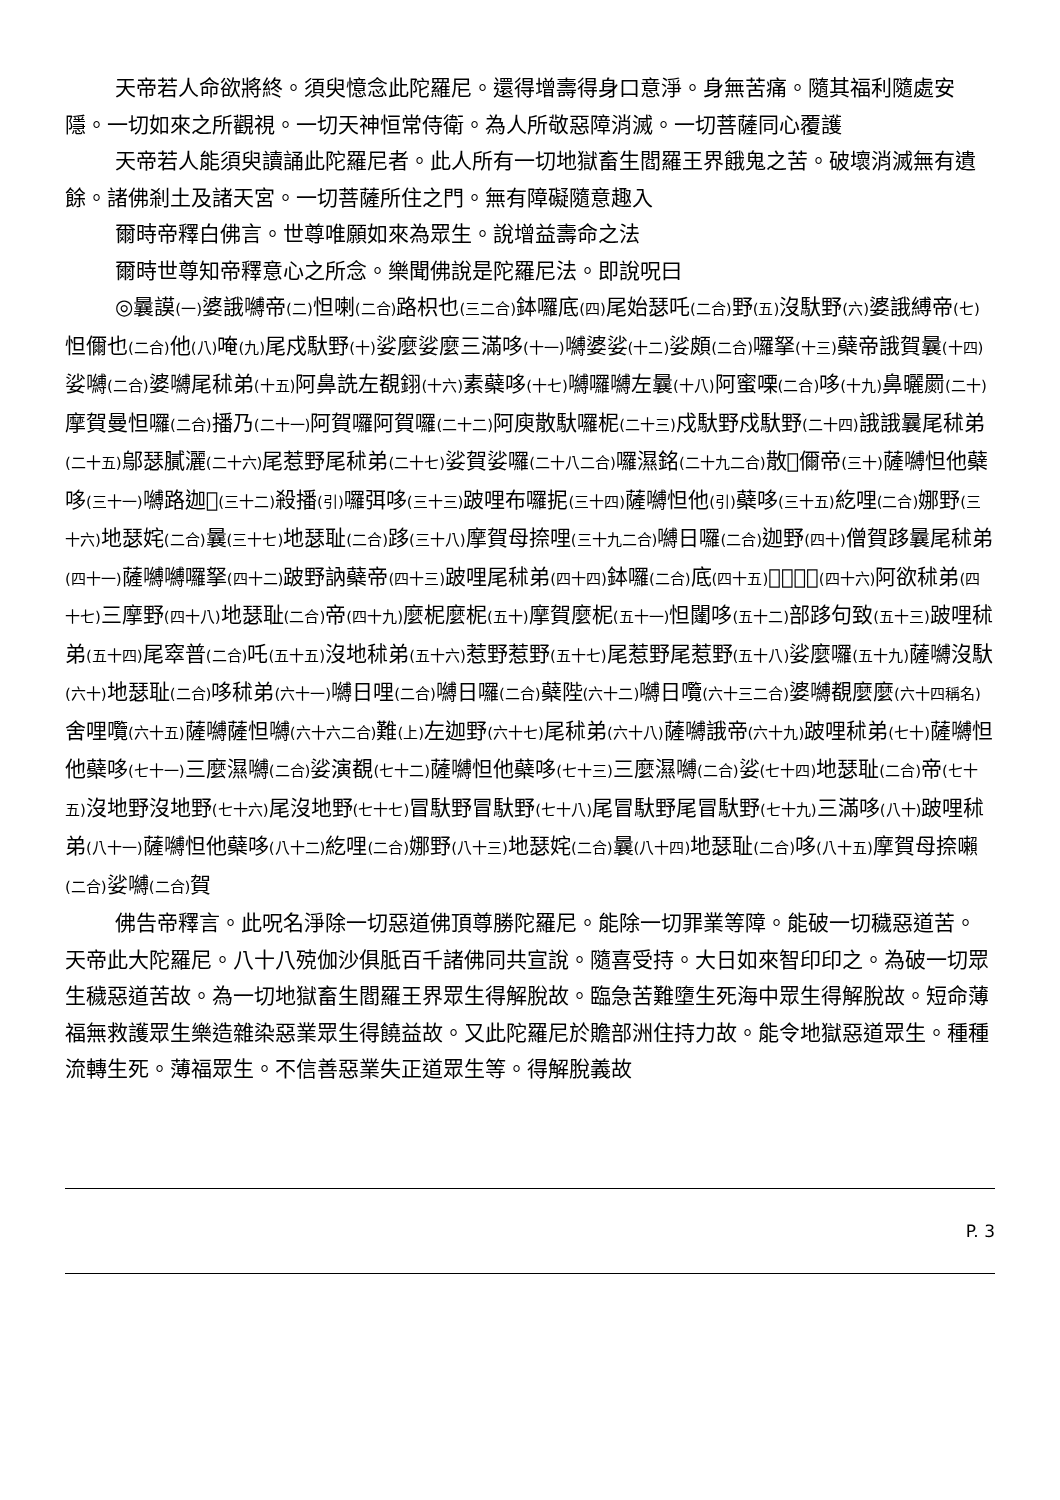天帝若人命欲將終。須臾憶念此陀羅尼。還得增壽得身口意淨。身無苦痛。隨其福利隨處安隱。一切如來之所觀視。一切天神恒常侍衛。為人所敬惡障消滅。一切菩薩同心覆護
天帝若人能須臾讀誦此陀羅尼者。此人所有一切地獄畜生閻羅王界餓鬼之苦。破壞消滅無有遺餘。諸佛剎土及諸天宮。一切菩薩所住之門。無有障礙隨意趣入
爾時帝釋白佛言。世尊唯願如來為眾生。說增益壽命之法
爾時世尊知帝釋意心之所念。樂聞佛說是陀羅尼法。即說呪曰
◎曩謨(一) 婆誐嚩帝(二) 怛喇(二合) 路枳也(三二合) 鉢囉底(四) 尾始瑟吒(二合) 野(五) 沒馱野(六) 婆誐縛帝(七) 怛儞也(二合) 他(八) 唵(九) 尾戍馱野(十) 娑麼娑麼三滿哆(十一) 嚩婆娑(十二) 娑頗(二合) 囉拏(十三) 蘗帝誐賀曩(十四) 娑嚩(二合) 婆嚩尾秫弟(十五) 阿鼻詵左覩𨦫(十六) 素蘗哆(十七) 嚩囉嚩左曩(十八) 阿蜜㗚(二合) 哆(十九) 鼻曬罽(二十) 摩賀曼怛囉(二合) 播乃(二十一) 阿賀囉阿賀囉(二十二) 阿庾散馱囉柅(二十三) 戍馱野戍馱野(二十四) 誐誐曩尾秫弟(二十五) 鄔瑟膩灑(二十六) 尾惹野尾秫弟(二十七) 娑賀娑囉(二十八二合) 囉濕銘(二十九二合) 散𠸪儞帝(三十) 薩嚩怛他蘗哆(三十一) 嚩路迦𩕳(三十二) 殺播(引) 囉弭哆(三十三) 跛哩布囉抳(三十四) 薩嚩怛他(引) 蘗哆(三十五) 紇哩(二合) 娜野(三十六) 地瑟姹(二合) 曩(三十七) 地瑟耻(二合) 跢(三十八) 摩賀母捺哩(三十九二合) 嚩日囉(二合) 迦野(四十) 僧賀跢曩尾秫弟(四十一) 薩嚩嚩囉拏(四十二) 跛野訥蘗帝(四十三) 跛哩尾秫弟(四十四) 鉢囉(二合) 底(四十五) 𩕳韈跢野(四十六) 阿欲秫弟(四十七) 三摩野(四十八) 地瑟耻(二合) 帝(四十九) 麼柅麼柅(五十) 摩賀麼柅(五十一) 怛闥哆(五十二) 部跢句致(五十三) 跛哩秫弟(五十四) 尾窣普(二合) 吒(五十五) 沒地秫弟(五十六) 惹野惹野(五十七) 尾惹野尾惹野(五十八) 娑麼囉(五十九) 薩嚩沒馱(六十) 地瑟耻(二合) 哆秫弟(六十一) 嚩日哩(二合) 嚩日囉(二合) 蘗陛(六十二) 嚩日囕(六十三二合) 婆嚩覩麼麼(六十四稱名) 舍哩囕(六十五) 薩嚩薩怛嚩(六十六二合) 難(上) 左迦野(六十七) 尾秫弟(六十八) 薩嚩誐帝(六十九) 跛哩秫弟(七十) 薩嚩怛他蘗哆(七十一) 三麼濕嚩(二合) 娑演覩(七十二) 薩嚩怛他蘗哆(七十三) 三麼濕嚩(二合) 娑(七十四) 地瑟耻(二合) 帝(七十五) 沒地野沒地野(七十六) 尾沒地野(七十七) 冒馱野冒馱野(七十八) 尾冒馱野尾冒馱野(七十九) 三滿哆(八十) 跛哩秫弟(八十一) 薩嚩怛他蘗哆(八十二) 紇哩(二合) 娜野(八十三) 地瑟姹(二合) 曩(八十四) 地瑟耻(二合) 哆(八十五) 摩賀母捺𡃤(二合) 娑嚩(二合) 賀
佛告帝釋言。此呪名淨除一切惡道佛頂尊勝陀羅尼。能除一切罪業等障。能破一切穢惡道苦。天帝此大陀羅尼。八十八殑伽沙俱胝百千諸佛同共宣說。隨喜受持。大日如來智印印之。為破一切眾生穢惡道苦故。為一切地獄畜生閻羅王界眾生得解脫故。臨急苦難墮生死海中眾生得解脫故。短命薄福無救護眾生樂造雜染惡業眾生得饒益故。又此陀羅尼於贍部洲住持力故。能令地獄惡道眾生。種種流轉生死。薄福眾生。不信善惡業失正道眾生等。得解脫義故
P. 3